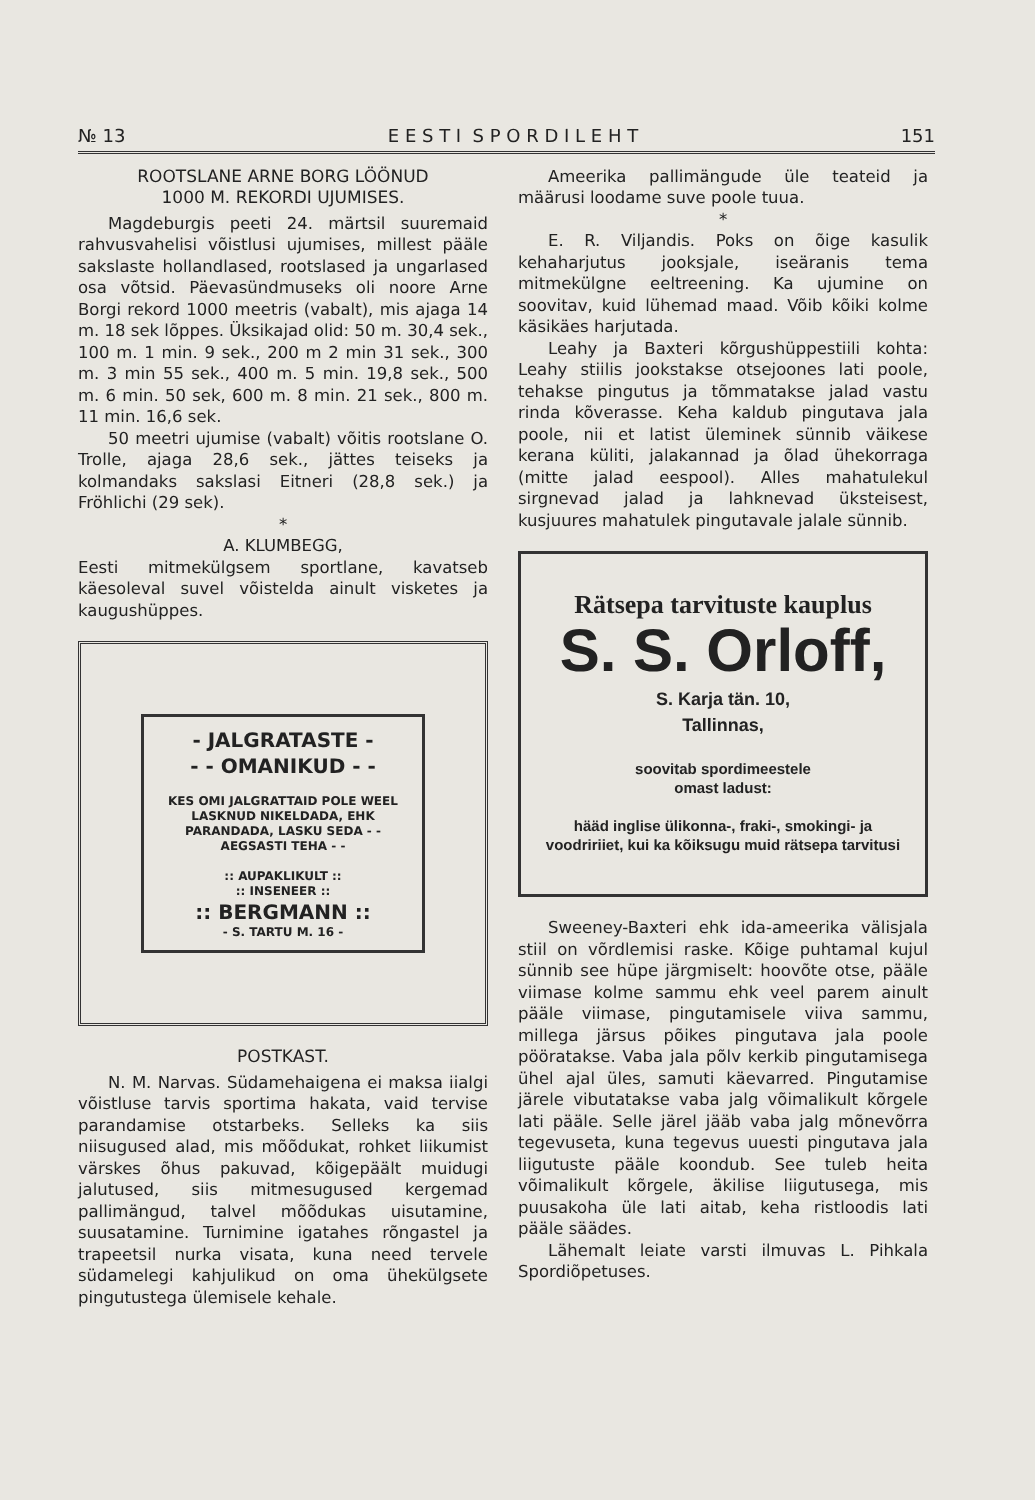№ 13 E E S T I S P O R D I L E H T 151
ROOTSLANE ARNE BORG LÖÖNUD
1000 M. REKORDI UJUMISES.
Magdeburgis peeti 24. märtsil suuremaid rahvusvahelisi võistlusi ujumises, millest pääle sakslaste hollandlased, rootslased ja ungarlased osa võtsid. Päevasündmuseks oli noore Arne Borgi rekord 1000 meetris (vabalt), mis ajaga 14 m. 18 sek lõppes. Üksikajad olid: 50 m. 30,4 sek., 100 m. 1 min. 9 sek., 200 m 2 min 31 sek., 300 m. 3 min 55 sek., 400 m. 5 min. 19,8 sek., 500 m. 6 min. 50 sek, 600 m. 8 min. 21 sek., 800 m. 11 min. 16,6 sek.
50 meetri ujumise (vabalt) võitis rootslane O. Trolle, ajaga 28,6 sek., jättes teiseks ja kolmandaks sakslasi Eitneri (28,8 sek.) ja Fröhlichi (29 sek).
*
A. KLUMBEGG,
Eesti mitmekülgsem sportlane, kavatseb käesoleval suvel võistelda ainult visketes ja kaugushüppes.
- JALGRATASTE -
- - OMANIKUD - -
KES OMI JALGRATTAID POLE WEEL LASKNUD NIKELDADA, EHK PARANDADA, LASKU SEDA - - AEGSASTI TEHA - -
:: AUPAKLIKULT ::
:: INSENEER ::
:: BERGMANN ::
- S. TARTU M. 16 -
POSTKAST.
N. M. Narvas. Südamehaigena ei maksa iialgi võistluse tarvis sportima hakata, vaid tervise parandamise otstarbeks. Selleks ka siis niisugused alad, mis mõõdukat, rohket liikumist värskes õhus pakuvad, kõigepäält muidugi jalutused, siis mitmesugused kergemad pallimängud, talvel mõõdukas uisutamine, suusatamine. Turnimine igatahes rõngastel ja trapeetsil nurka visata, kuna need tervele südamelegi kahjulikud on oma ühekülgsete pingutustega ülemisele kehale.
Ameerika pallimängude üle teateid ja määrusi loodame suve poole tuua.
*
E. R. Viljandis. Poks on õige kasulik kehaharjutus jooksjale, iseäranis tema mitmekülgne eeltreening. Ka ujumine on soovitav, kuid lühemad maad. Võib kõiki kolme käsikäes harjutada.
Leahy ja Baxteri kõrgushüppestiili kohta: Leahy stiilis jookstakse otsejoones lati poole, tehakse pingutus ja tõmmatakse jalad vastu rinda kõverasse. Keha kaldub pingutava jala poole, nii et latist üleminek sünnib väikese kerana küliti, jalakannad ja õlad ühekorraga (mitte jalad eespool). Alles mahatulekul sirgnevad jalad ja lahknevad üksteisest, kusjuures mahatulek pingutavale jalale sünnib.
Rätsepa tarvituste kauplus
S. S. Orloff,
S. Karja tän. 10,
Tallinnas,
soovitab spordimeestele
omast ladust:
hääd inglise ülikonna-, fraki-, smokingi- ja voodririiet, kui ka kõiksugu muid rätsepa tarvitusi
Sweeney-Baxteri ehk ida-ameerika välisjala stiil on võrdlemisi raske. Kõige puhtamal kujul sünnib see hüpe järgmiselt: hoovõte otse, pääle viimase kolme sammu ehk veel parem ainult pääle viimase, pingutamisele viiva sammu, millega järsus põikes pingutava jala poole pööratakse. Vaba jala põlv kerkib pingutamisega ühel ajal üles, samuti käevarred. Pingutamise järele vibutatakse vaba jalg võimalikult kõrgele lati pääle. Selle järel jääb vaba jalg mõnevõrra tegevuseta, kuna tegevus uuesti pingutava jala liigutuste pääle koondub. See tuleb heita võimalikult kõrgele, äkilise liigutusega, mis puusakoha üle lati aitab, keha ristloodis lati pääle säädes.
Lähemalt leiate varsti ilmuvas L. Pihkala Spordiõpetuses.